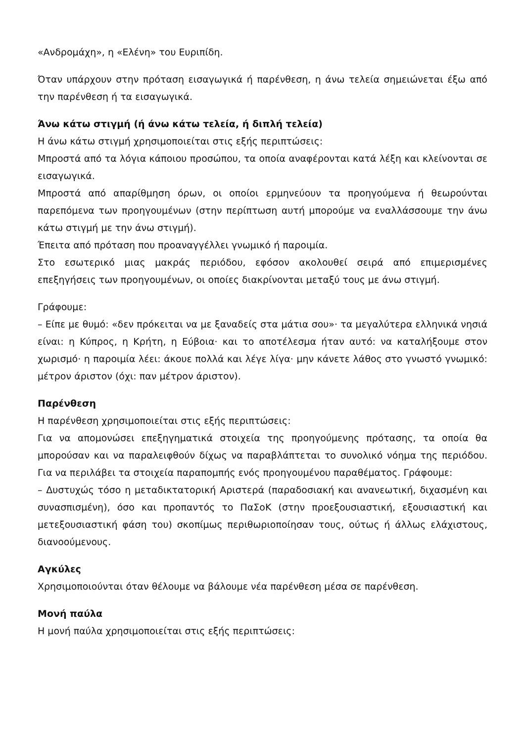«Ανδρομάχη», η «Ελένη» του Ευριπίδη.
Όταν υπάρχουν στην πρόταση εισαγωγικά ή παρένθεση, η άνω τελεία σημειώνεται έξω από την παρένθεση ή τα εισαγωγικά.
Άνω κάτω στιγμή (ή άνω κάτω τελεία, ή διπλή τελεία)
Η άνω κάτω στιγμή χρησιμοποιείται στις εξής περιπτώσεις:
Μπροστά από τα λόγια κάποιου προσώπου, τα οποία αναφέρονται κατά λέξη και κλείνονται σε εισαγωγικά.
Μπροστά από απαρίθμηση όρων, οι οποίοι ερμηνεύουν τα προηγούμενα ή θεωρούνται παρεπόμενα των προηγουμένων (στην περίπτωση αυτή μπορούμε να εναλλάσσουμε την άνω κάτω στιγμή με την άνω στιγμή).
Έπειτα από πρόταση που προαναγγέλλει γνωμικό ή παροιμία.
Στο εσωτερικό μιας μακράς περιόδου, εφόσον ακολουθεί σειρά από επιμερισμένες επεξηγήσεις των προηγουμένων, οι οποίες διακρίνονται μεταξύ τους με άνω στιγμή.
Γράφουμε:
– Είπε με θυμό: «δεν πρόκειται να με ξαναδείς στα μάτια σου»· τα μεγαλύτερα ελληνικά νησιά είναι: η Κύπρος, η Κρήτη, η Εύβοια· και το αποτέλεσμα ήταν αυτό: να καταλήξουμε στον χωρισμό· η παροιμία λέει: άκουε πολλά και λέγε λίγα· μην κάνετε λάθος στο γνωστό γνωμικό: μέτρον άριστον (όχι: παν μέτρον άριστον).
Παρένθεση
Η παρένθεση χρησιμοποιείται στις εξής περιπτώσεις:
Για να απομονώσει επεξηγηματικά στοιχεία της προηγούμενης πρότασης, τα οποία θα μπορούσαν και να παραλειφθούν δίχως να παραβλάπτεται το συνολικό νόημα της περιόδου. Για να περιλάβει τα στοιχεία παραπομπής ενός προηγουμένου παραθέματος. Γράφουμε:
– Δυστυχώς τόσο η μεταδικτατορική Αριστερά (παραδοσιακή και ανανεωτική, διχασμένη και συνασπισμένη), όσο και προπαντός το ΠαΣοΚ (στην προεξουσιαστική, εξουσιαστική και μετεξουσιαστική φάση του) σκοπίμως περιθωριοποίησαν τους, ούτως ή άλλως ελάχιστους, διανοούμενους.
Αγκύλες
Χρησιμοποιούνται όταν θέλουμε να βάλουμε νέα παρένθεση μέσα σε παρένθεση.
Μονή παύλα
Η μονή παύλα χρησιμοποιείται στις εξής περιπτώσεις: